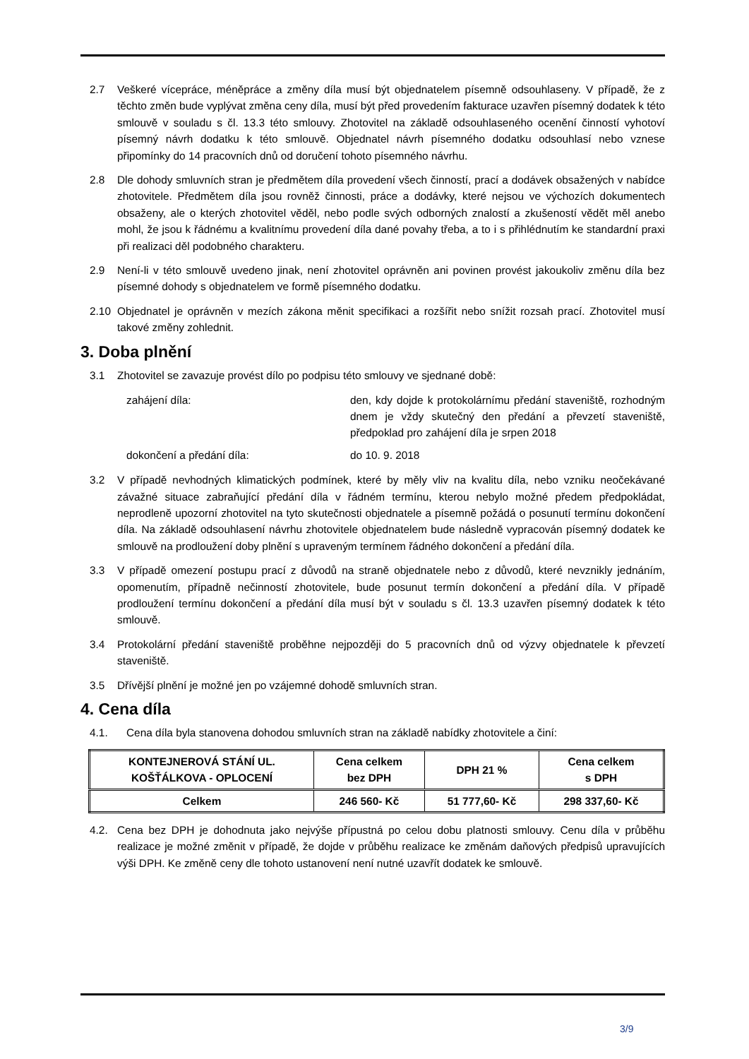2.7 Veškeré vícepráce, méněpráce a změny díla musí být objednatelem písemně odsouhlaseny. V případě, že z těchto změn bude vyplývat změna ceny díla, musí být před provedením fakturace uzavřen písemný dodatek k této smlouvě v souladu s čl. 13.3 této smlouvy. Zhotovitel na základě odsouhlaseného ocenění činností vyhotoví písemný návrh dodatku k této smlouvě. Objednatel návrh písemného dodatku odsouhlasí nebo vznese připomínky do 14 pracovních dnů od doručení tohoto písemného návrhu.
2.8 Dle dohody smluvních stran je předmětem díla provedení všech činností, prací a dodávek obsažených v nabídce zhotovitele. Předmětem díla jsou rovněž činnosti, práce a dodávky, které nejsou ve výchozích dokumentech obsaženy, ale o kterých zhotovitel věděl, nebo podle svých odborných znalostí a zkušeností vědět měl anebo mohl, že jsou k řádnému a kvalitnímu provedení díla dané povahy třeba, a to i s přihlédnutím ke standardní praxi při realizaci děl podobného charakteru.
2.9 Není-li v této smlouvě uvedeno jinak, není zhotovitel oprávněn ani povinen provést jakoukoliv změnu díla bez písemné dohody s objednatelem ve formě písemného dodatku.
2.10 Objednatel je oprávněn v mezích zákona měnit specifikaci a rozšířit nebo snížit rozsah prací. Zhotovitel musí takové změny zohlednit.
3. Doba plnění
3.1 Zhotovitel se zavazuje provést dílo po podpisu této smlouvy ve sjednané době:
zahájení díla: den, kdy dojde k protokolárnímu předání staveniště, rozhodným dnem je vždy skutečný den předání a převzetí staveniště, předpoklad pro zahájení díla je srpen 2018
dokončení a předání díla: do 10. 9. 2018
3.2 V případě nevhodných klimatických podmínek, které by měly vliv na kvalitu díla, nebo vzniku neočekávané závažné situace zabraňující předání díla v řádném termínu, kterou nebylo možné předem předpokládat, neprodleně upozorní zhotovitel na tyto skutečnosti objednatele a písemně požádá o posunutí termínu dokončení díla. Na základě odsouhlasení návrhu zhotovitele objednatelem bude následně vypracován písemný dodatek ke smlouvě na prodloužení doby plnění s upraveným termínem řádného dokončení a předání díla.
3.3 V případě omezení postupu prací z důvodů na straně objednatele nebo z důvodů, které nevznikly jednáním, opomenutím, případně nečinností zhotovitele, bude posunut termín dokončení a předání díla. V případě prodloužení termínu dokončení a předání díla musí být v souladu s čl. 13.3 uzavřen písemný dodatek k této smlouvě.
3.4 Protokolární předání staveniště proběhne nejpozději do 5 pracovních dnů od výzvy objednatele k převzetí staveniště.
3.5 Dřívější plnění je možné jen po vzájemné dohodě smluvních stran.
4. Cena díla
4.1. Cena díla byla stanovena dohodou smluvních stran na základě nabídky zhotovitele a činí:
| KONTEJNEROVÁ STÁNÍ UL. KOŠŤÁLKOVA - OPLOCENÍ | Cena celkem bez DPH | DPH 21 % | Cena celkem s DPH |
| --- | --- | --- | --- |
| Celkem | 246 560- Kč | 51 777,60- Kč | 298 337,60- Kč |
4.2. Cena bez DPH je dohodnuta jako nejvýše přípustná po celou dobu platnosti smlouvy. Cenu díla v průběhu realizace je možné změnit v případě, že dojde v průběhu realizace ke změnám daňových předpisů upravujících výši DPH. Ke změně ceny dle tohoto ustanovení není nutné uzavřít dodatek ke smlouvě.
3/9